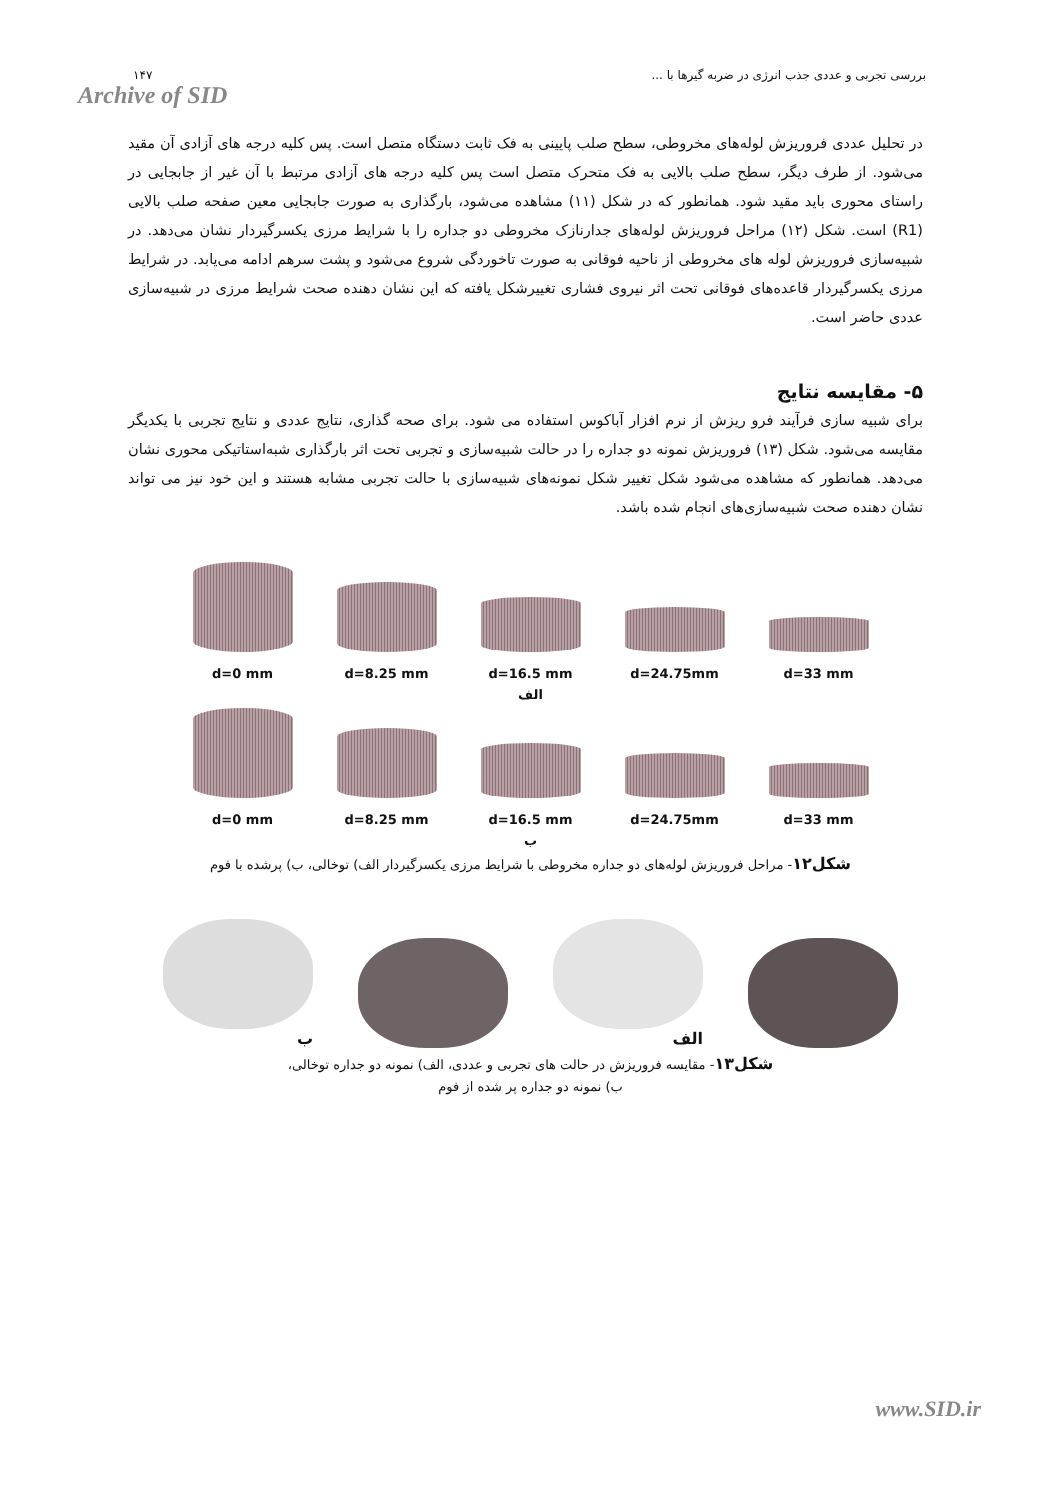۱۴۷
Archive of SID
بررسی تجربی و عددی جذب انرژی در ضربه گیرها با ...
در تحلیل عددی فروریزش لوله‌های مخروطی، سطح صلب پایینی به فک ثابت دستگاه متصل است. پس کلیه درجه های آزادی آن مقید می‌شود. از طرف دیگر، سطح صلب بالایی به فک متحرک متصل است پس کلیه درجه های آزادی مرتبط با آن غیر از جابجایی در راستای محوری باید مقید شود. همانطور که در شکل (۱۱) مشاهده می‌شود، بارگذاری به صورت جابجایی معین صفحه صلب بالایی (R1) است. شکل (۱۲) مراحل فروریزش لوله‌های جدارنازک مخروطی دو جداره را با شرایط مرزی یکسرگیردار نشان می‌دهد. در شبیه‌سازی فروریزش لوله های مخروطی از ناحیه فوقانی به صورت تاخوردگی شروع می‌شود و پشت سرهم ادامه می‌یابد. در شرایط مرزی یکسرگیردار قاعده‌های فوقانی تحت اثر نیروی فشاری تغییرشکل یافته که این نشان دهنده صحت شرایط مرزی در شبیه‌سازی عددی حاضر است.
۵- مقایسه نتایج
برای شبیه سازی فرآیند فرو ریزش از نرم افزار آباکوس استفاده می شود. برای صحه گذاری، نتایج عددی و نتایج تجربی با یکدیگر مقایسه می‌شود. شکل (۱۳) فروریزش نمونه دو جداره را در حالت شبیه‌سازی و تجربی تحت اثر بارگذاری شبه‌استاتیکی محوری نشان می‌دهد. همانطور که مشاهده می‌شود شکل تغییر شکل نمونه‌های شبیه‌سازی با حالت تجربی مشابه هستند و این خود نیز می تواند نشان دهنده صحت شبیه‌سازی‌های انجام شده باشد.
d=0 mm
d=8.25 mm
d=16.5 mm
d=24.75mm
d=33 mm
الف
d=0 mm
d=8.25 mm
d=16.5 mm
d=24.75mm
d=33 mm
ب
شکل۱۲- مراحل فروریزش لوله‌های دو جداره مخروطی با شرایط مرزی یکسرگیردار الف) توخالی، ب) پرشده با فوم
ب
الف
شکل۱۳- مقایسه فروریزش در حالت های تجربی و عددی، الف) نمونه دو جداره توخالی،
ب) نمونه دو جداره پر شده از فوم
www.SID.ir